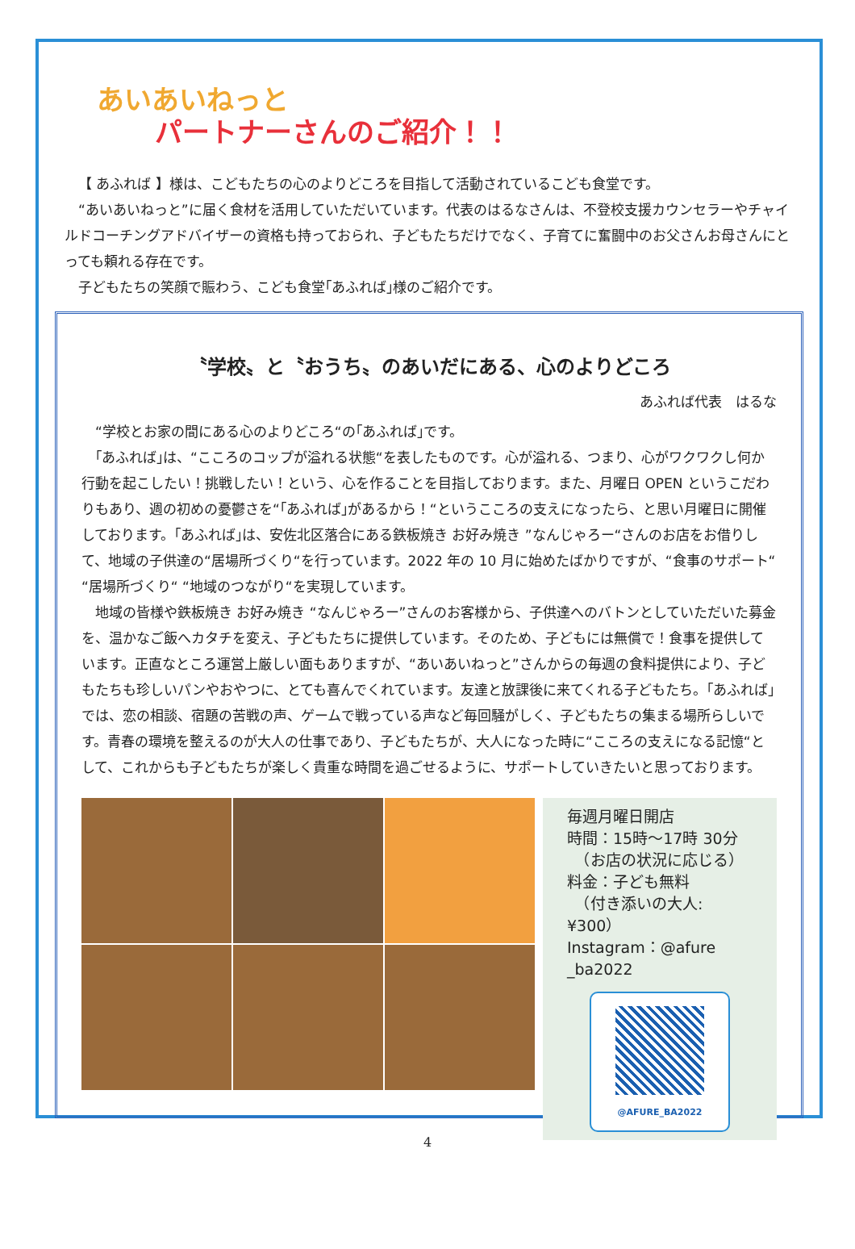あいあいねっと
パートナーさんのご紹介！！
【 あふれば 】様は、こどもたちの心のよりどころを目指して活動されているこども食堂です。
“あいあいねっと”に届く食材を活用していただいています。代表のはるなさんは、不登校支援カウンセラーやチャイルドコーチングアドバイザーの資格も持っておられ、子どもたちだけでなく、子育てに奮闘中のお父さんお母さんにとっても頼れる存在です。
子どもたちの笑顔で賑わう、こども食堂｢あふれば｣様のご紹介です。
〝学校〟と〝おうち〟のあいだにある、心のよりどころ
あふれば代表　はるな
“学校とお家の間にある心のよりどころ“の｢あふれば｣です。
｢あふれば｣は、“こころのコップが溢れる状態“を表したものです。心が溢れる、つまり、心がワクワクし何か行動を起こしたい！挑戦したい！という、心を作ることを目指しております。また、月曜日 OPEN というこだわりもあり、週の初めの憂鬱さを“｢あふれば｣があるから！“というこころの支えになったら、と思い月曜日に開催しております。｢あふれば｣は、安佐北区落合にある鉄板焼き お好み焼き ”なんじゃろー“さんのお店をお借りして、地域の子供達の“居場所づくり“を行っています。2022 年の 10 月に始めたばかりですが、“食事のサポート“ “居場所づくり“ “地域のつながり“を実現しています。
地域の皆様や鉄板焼き お好み焼き “なんじゃろー”さんのお客様から、子供達へのバトンとしていただいた募金を、温かなご飯へカタチを変え、子どもたちに提供しています。そのため、子どもには無償で！食事を提供しています。正直なところ運営上厳しい面もありますが、“あいあいねっと”さんからの毎週の食料提供により、子どもたちも珍しいパンやおやつに、とても喜んでくれています。友達と放課後に来てくれる子どもたち。｢あふれば｣では、恋の相談、宿題の苦戦の声、ゲームで戦っている声など毎回騒がしく、子どもたちの集まる場所らしいです。青春の環境を整えるのが大人の仕事であり、子どもたちが、大人になった時に“こころの支えになる記憶“として、これからも子どもたちが楽しく貴重な時間を過ごせるように、サポートしていきたいと思っております。
毎週月曜日開店
時間：15時～17時 30分
　（お店の状況に応じる）
料金：子ども無料
　（付き添いの大人:¥300）
Instagram：@afure _ba2022
@AFURE_BA2022
4